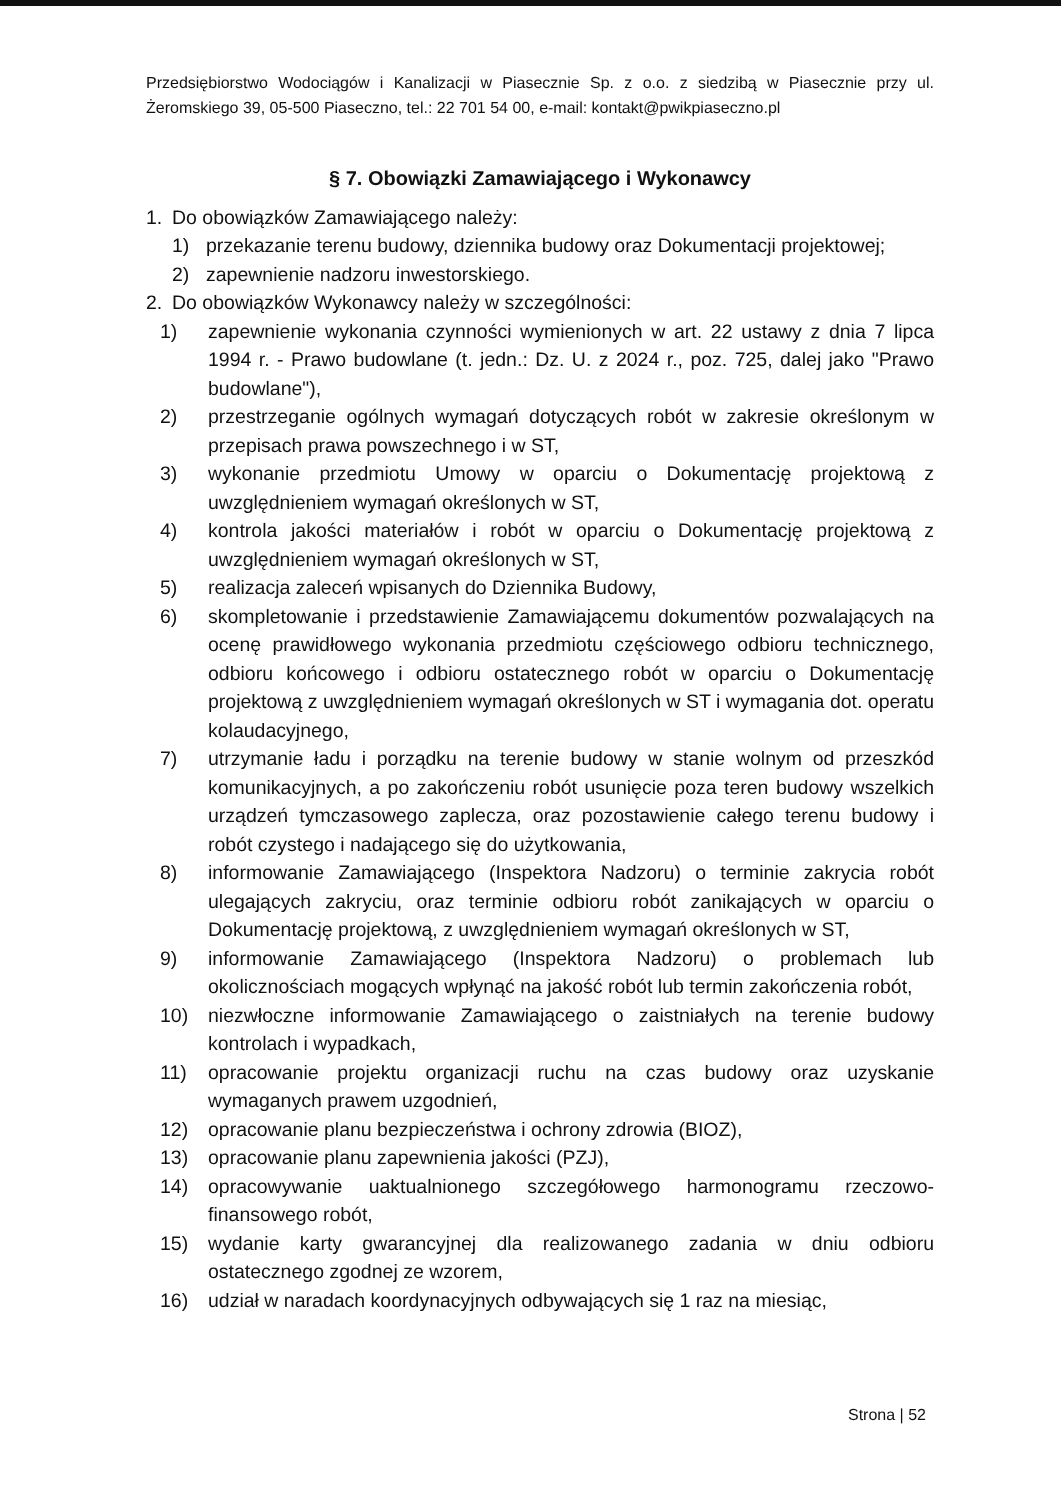Przedsiębiorstwo Wodociągów i Kanalizacji w Piasecznie Sp. z o.o. z siedzibą w Piasecznie przy ul. Żeromskiego 39, 05-500 Piaseczno, tel.: 22 701 54 00, e-mail: kontakt@pwikpiaseczno.pl
§ 7. Obowiązki Zamawiającego i Wykonawcy
1. Do obowiązków Zamawiającego należy:
1) przekazanie terenu budowy, dziennika budowy oraz Dokumentacji projektowej;
2) zapewnienie nadzoru inwestorskiego.
2. Do obowiązków Wykonawcy należy w szczególności:
1) zapewnienie wykonania czynności wymienionych w art. 22 ustawy z dnia 7 lipca 1994 r. - Prawo budowlane (t. jedn.: Dz. U. z 2024 r., poz. 725, dalej jako "Prawo budowlane"),
2) przestrzeganie ogólnych wymagań dotyczących robót w zakresie określonym w przepisach prawa powszechnego i w ST,
3) wykonanie przedmiotu Umowy w oparciu o Dokumentację projektową z uwzględnieniem wymagań określonych w ST,
4) kontrola jakości materiałów i robót w oparciu o Dokumentację projektową z uwzględnieniem wymagań określonych w ST,
5) realizacja zaleceń wpisanych do Dziennika Budowy,
6) skompletowanie i przedstawienie Zamawiającemu dokumentów pozwalających na ocenę prawidłowego wykonania przedmiotu częściowego odbioru technicznego, odbioru końcowego i odbioru ostatecznego robót w oparciu o Dokumentację projektową z uwzględnieniem wymagań określonych w ST i wymagania dot. operatu kolaudacyjnego,
7) utrzymanie ładu i porządku na terenie budowy w stanie wolnym od przeszkód komunikacyjnych, a po zakończeniu robót usunięcie poza teren budowy wszelkich urządzeń tymczasowego zaplecza, oraz pozostawienie całego terenu budowy i robót czystego i nadającego się do użytkowania,
8) informowanie Zamawiającego (Inspektora Nadzoru) o terminie zakrycia robót ulegających zakryciu, oraz terminie odbioru robót zanikających w oparciu o Dokumentację projektową, z uwzględnieniem wymagań określonych w ST,
9) informowanie Zamawiającego (Inspektora Nadzoru) o problemach lub okolicznościach mogących wpłynąć na jakość robót lub termin zakończenia robót,
10) niezwłoczne informowanie Zamawiającego o zaistniałych na terenie budowy kontrolach i wypadkach,
11) opracowanie projektu organizacji ruchu na czas budowy oraz uzyskanie wymaganych prawem uzgodnień,
12) opracowanie planu bezpieczeństwa i ochrony zdrowia (BIOZ),
13) opracowanie planu zapewnienia jakości (PZJ),
14) opracowywanie uaktualnionego szczegółowego harmonogramu rzeczowo-finansowego robót,
15) wydanie karty gwarancyjnej dla realizowanego zadania w dniu odbioru ostatecznego zgodnej ze wzorem,
16) udział w naradach koordynacyjnych odbywających się 1 raz na miesiąc,
Strona | 52